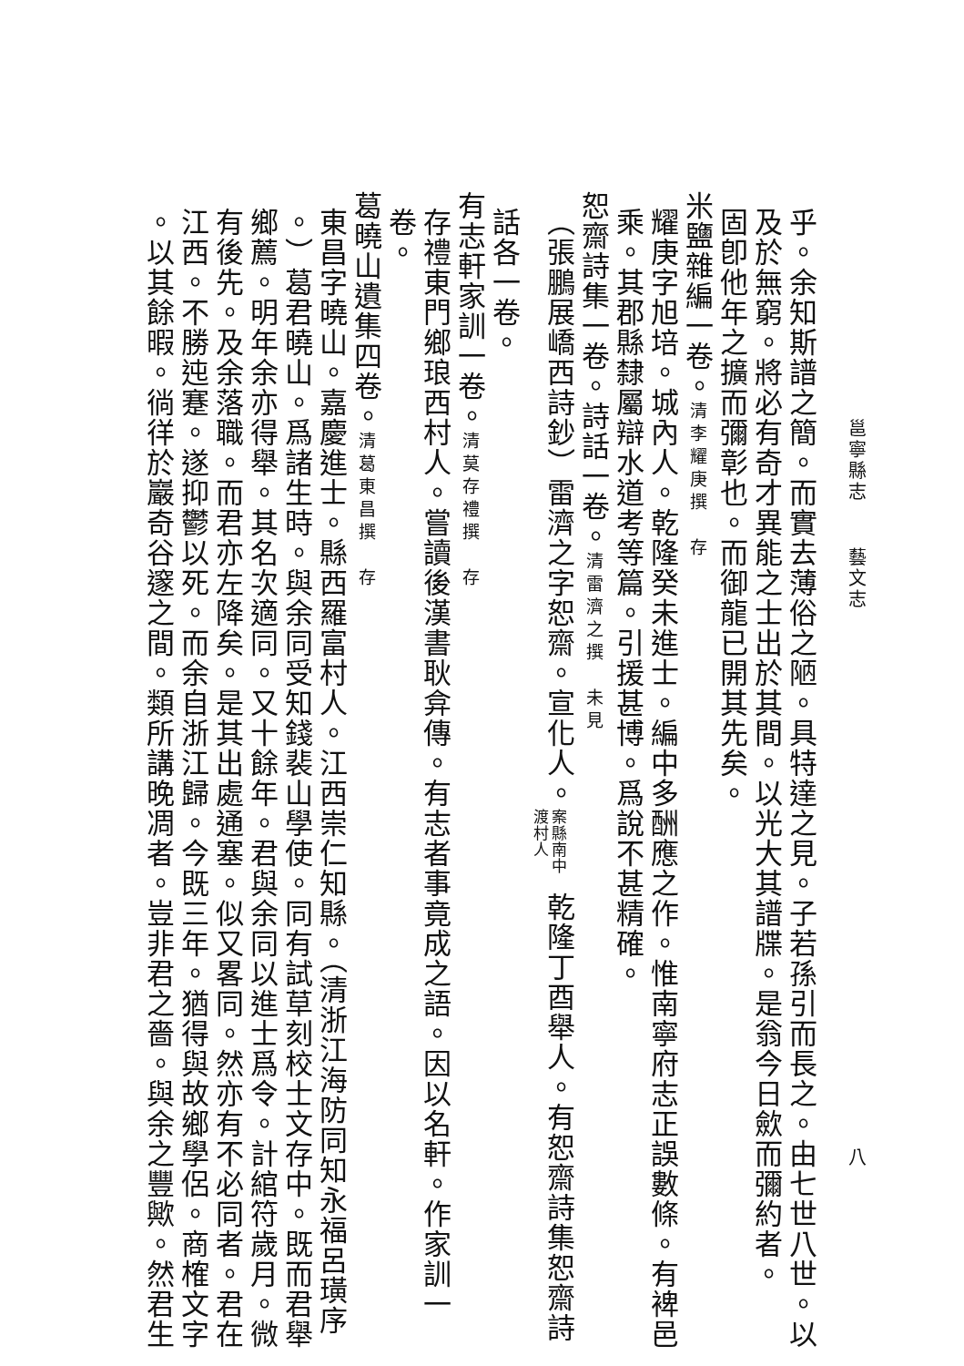邕寧縣志 藝文志 八
乎。余知斯譜之簡。而實去薄俗之陋。具特達之見。子若孫引而長之。由七世八世。以
及於無窮。將必有奇才異能之士出於其間。以光大其譜牒。是翁今日歛而彌約者。
固卽他年之擴而彌彰也。而御龍已開其先矣。
米鹽雜編一卷。清李耀庚撰　存
耀庚字旭培。城內人。乾隆癸未進士。編中多酬應之作。惟南寧府志正誤數條。有裨邑
乘。其郡縣隸屬辯水道考等篇。引援甚博。爲說不甚精確。
恕齋詩集一卷。詩話一卷。清雷濟之撰　未見
（張鵬展嶠西詩鈔）雷濟之字恕齋。宣化人。 案縣南中渡村人 乾隆丁酉舉人。有恕齋詩集恕齋詩
話各一卷。
有志軒家訓一卷。清莫存禮撰　存
存禮東門鄉琅西村人。嘗讀後漢書耿弇傳。有志者事竟成之語。因以名軒。作家訓一
卷。
葛曉山遺集四卷。清葛東昌撰　存
東昌字曉山。嘉慶進士。縣西羅富村人。江西崇仁知縣。（清浙江海防同知永福呂璜序
。）葛君曉山。爲諸生時。與余同受知錢裴山學使。同有試草刻校士文存中。既而君舉
鄉薦。明年余亦得舉。其名次適同。又十餘年。君與余同以進士爲令。計綰符歲月。微
有後先。及余落職。而君亦左降矣。是其出處通塞。似又畧同。然亦有不必同者。君在
江西。不勝迍蹇。遂抑鬱以死。而余自浙江歸。今既三年。猶得與故鄉學侶。商榷文字
。以其餘暇。徜徉於巖奇谷邃之間。類所講晚凋者。豈非君之嗇。與余之豐歟。然君生